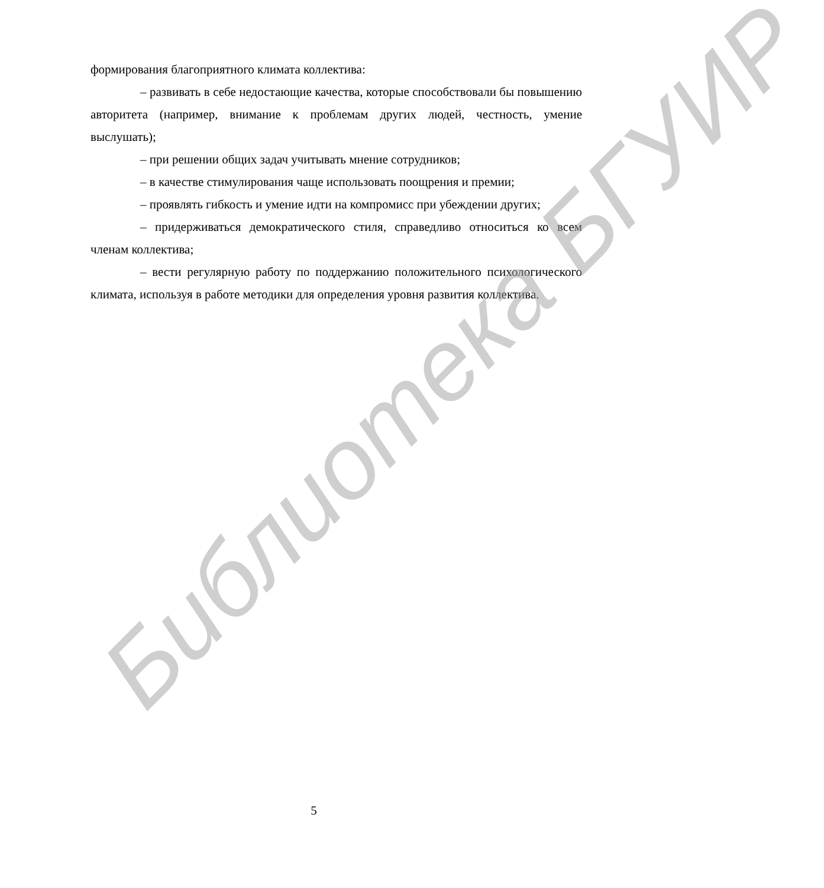формирования благоприятного климата коллектива:
– развивать в себе недостающие качества, которые способствовали бы повышению авторитета (например, внимание к проблемам других людей, честность, умение выслушать);
– при решении общих задач учитывать мнение сотрудников;
– в качестве стимулирования чаще использовать поощрения и премии;
– проявлять гибкость и умение идти на компромисс при убеждении других;
– придерживаться демократического стиля, справедливо относиться ко всем членам коллектива;
– вести регулярную работу по поддержанию положительного психологического климата, используя в работе методики для определения уровня развития коллектива.
Библиотека БГУИР
5